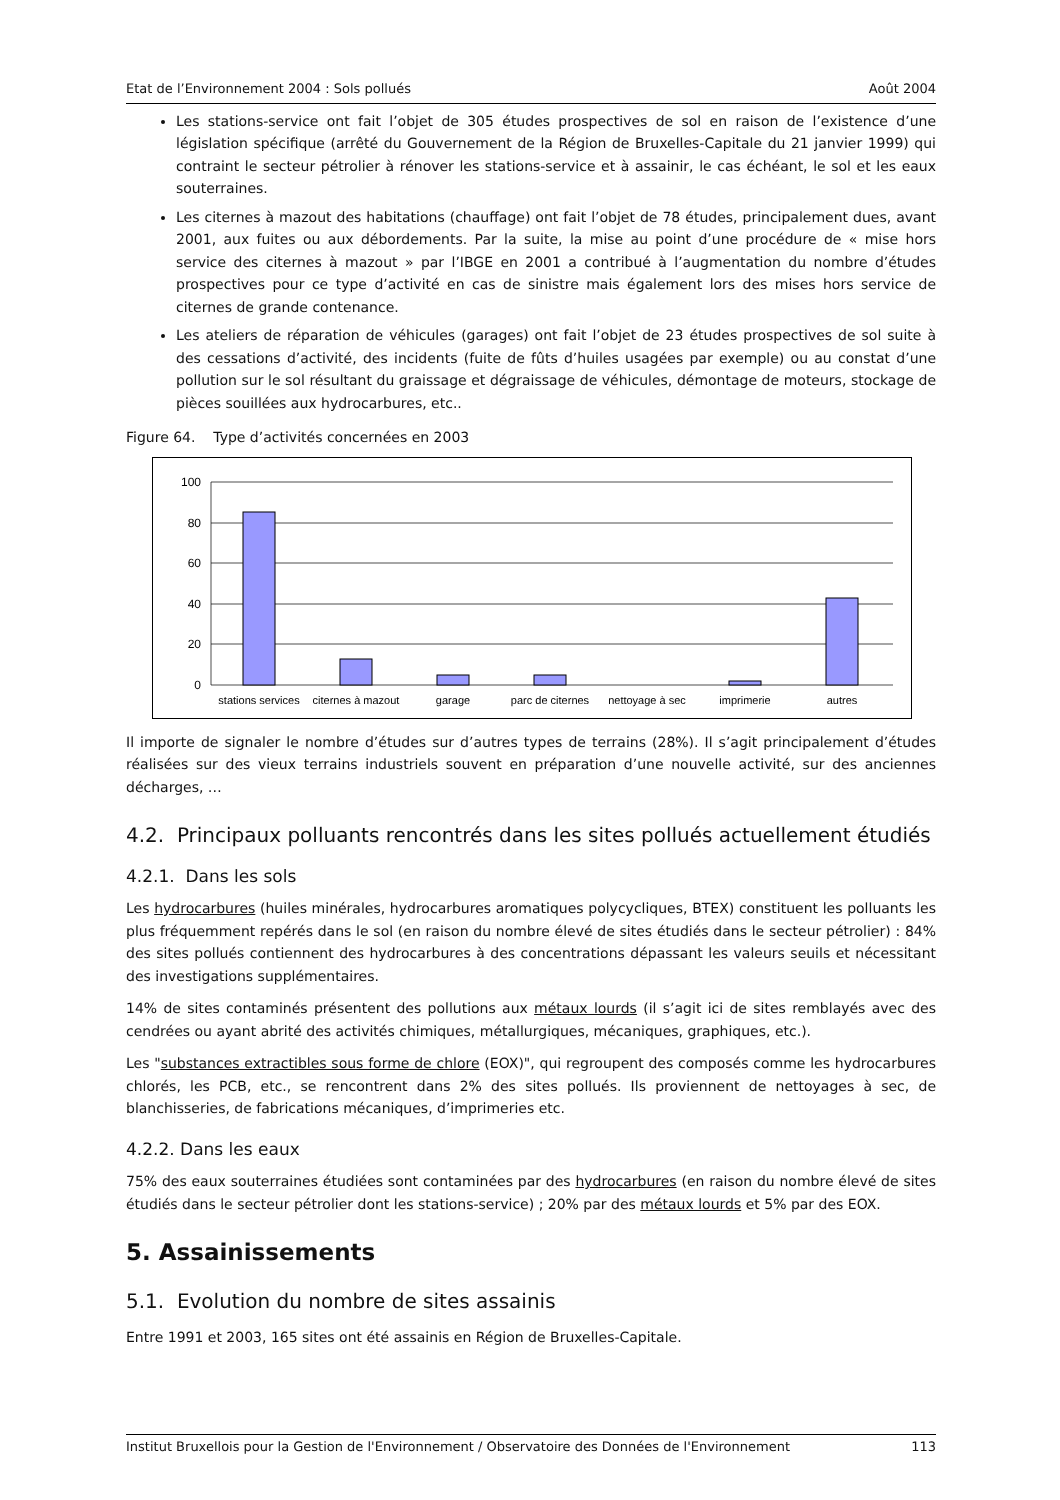Etat de l’Environnement 2004 : Sols pollués Août 2004
Les stations-service ont fait l’objet de 305 études prospectives de sol en raison de l’existence d’une législation spécifique (arrêté du Gouvernement de la Région de Bruxelles-Capitale du 21 janvier 1999) qui contraint le secteur pétrolier à rénover les stations-service et à assainir, le cas échéant, le sol et les eaux souterraines.
Les citernes à mazout des habitations (chauffage) ont fait l’objet de 78 études, principalement dues, avant 2001, aux fuites ou aux débordements. Par la suite, la mise au point d’une procédure de « mise hors service des citernes à mazout » par l’IBGE en 2001 a contribué à l’augmentation du nombre d’études prospectives pour ce type d’activité en cas de sinistre mais également lors des mises hors service de citernes de grande contenance.
Les ateliers de réparation de véhicules (garages) ont fait l’objet de 23 études prospectives de sol suite à des cessations d’activité, des incidents (fuite de fûts d’huiles usagées par exemple) ou au constat d’une pollution sur le sol résultant du graissage et dégraissage de véhicules, démontage de moteurs, stockage de pièces souillées aux hydrocarbures, etc..
Figure 64. Type d’activités concernées en 2003
100
80
60
40
20
0
stations services
citernes à mazout
garage
parc de citernes
nettoyage à sec
imprimerie
autres
Il importe de signaler le nombre d’études sur d’autres types de terrains (28%). Il s’agit principalement d’études réalisées sur des vieux terrains industriels souvent en préparation d’une nouvelle activité, sur des anciennes décharges, …
4.2. Principaux polluants rencontrés dans les sites pollués actuellement étudiés
4.2.1. Dans les sols
Les hydrocarbures (huiles minérales, hydrocarbures aromatiques polycycliques, BTEX) constituent les polluants les plus fréquemment repérés dans le sol (en raison du nombre élevé de sites étudiés dans le secteur pétrolier) : 84% des sites pollués contiennent des hydrocarbures à des concentrations dépassant les valeurs seuils et nécessitant des investigations supplémentaires.
14% de sites contaminés présentent des pollutions aux métaux lourds (il s’agit ici de sites remblayés avec des cendrées ou ayant abrité des activités chimiques, métallurgiques, mécaniques, graphiques, etc.).
Les "substances extractibles sous forme de chlore (EOX)", qui regroupent des composés comme les hydrocarbures chlorés, les PCB, etc., se rencontrent dans 2% des sites pollués. Ils proviennent de nettoyages à sec, de blanchisseries, de fabrications mécaniques, d’imprimeries etc.
4.2.2. Dans les eaux
75% des eaux souterraines étudiées sont contaminées par des hydrocarbures (en raison du nombre élevé de sites étudiés dans le secteur pétrolier dont les stations-service) ; 20% par des métaux lourds et 5% par des EOX.
5. Assainissements
5.1. Evolution du nombre de sites assainis
Entre 1991 et 2003, 165 sites ont été assainis en Région de Bruxelles-Capitale.
Institut Bruxellois pour la Gestion de l'Environnement / Observatoire des Données de l'Environnement 113